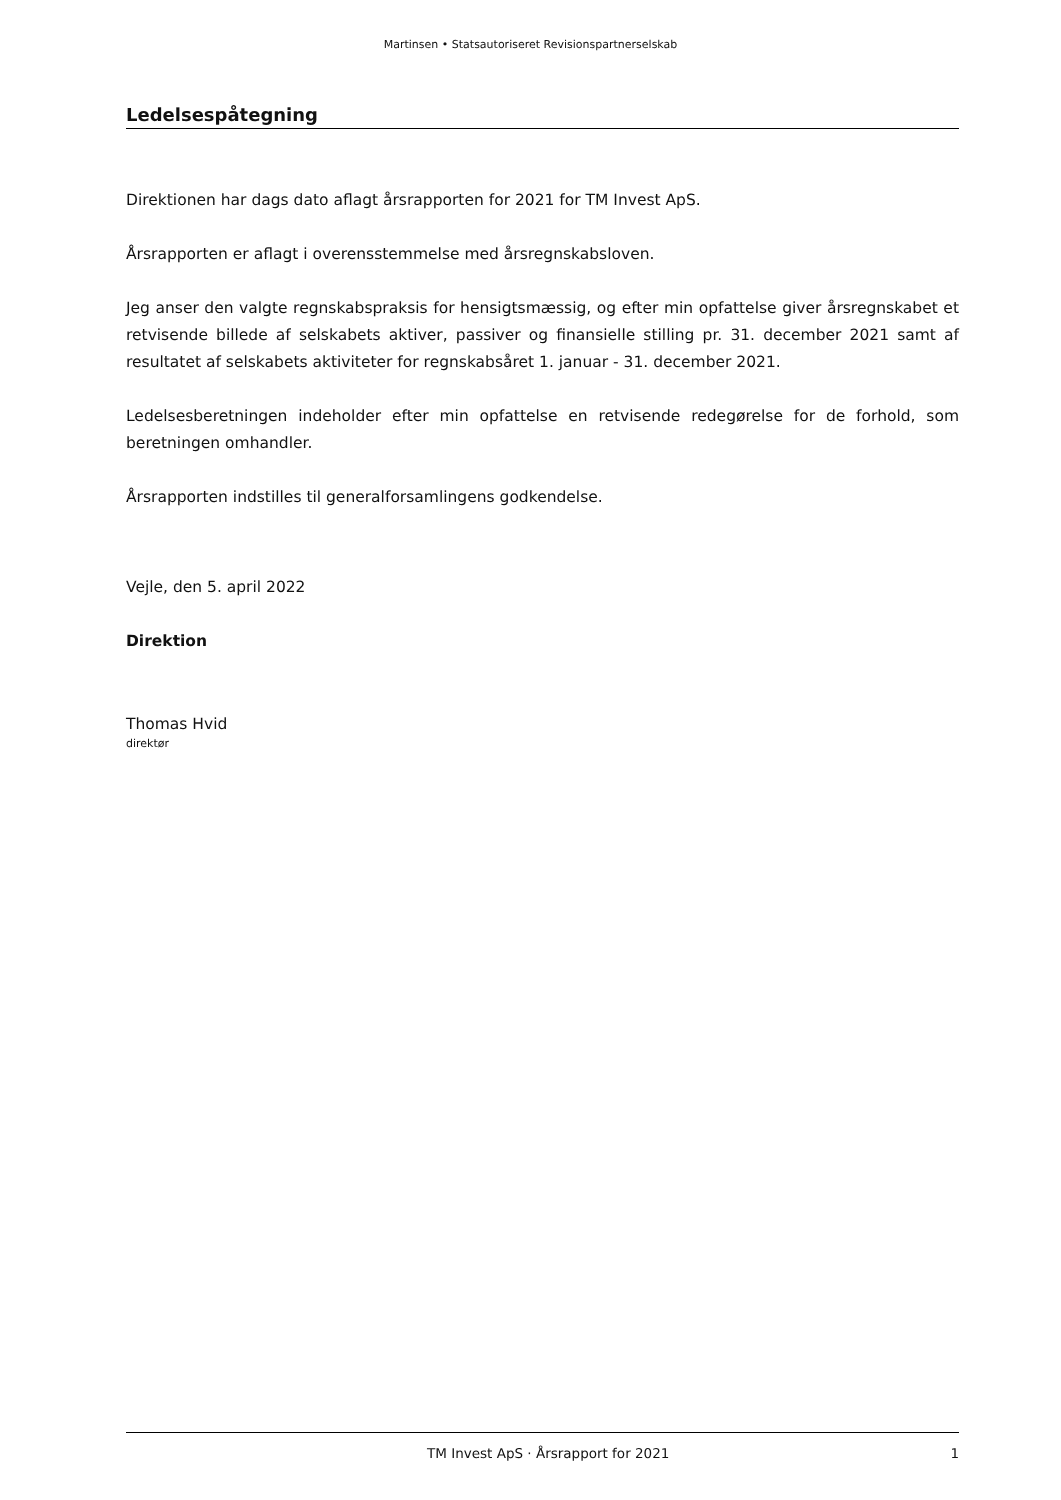Martinsen • Statsautoriseret Revisionspartnerselskab
Ledelsespåtegning
Direktionen har dags dato aflagt årsrapporten for 2021 for TM Invest ApS.
Årsrapporten er aflagt i overensstemmelse med årsregnskabsloven.
Jeg anser den valgte regnskabspraksis for hensigtsmæssig, og efter min opfattelse giver årsregnskabet et retvisende billede af selskabets aktiver, passiver og finansielle stilling pr. 31. december 2021 samt af resultatet af selskabets aktiviteter for regnskabsåret 1. januar - 31. december 2021.
Ledelsesberetningen indeholder efter min opfattelse en retvisende redegørelse for de forhold, som beretningen omhandler.
Årsrapporten indstilles til generalforsamlingens godkendelse.
Vejle, den 5. april 2022
Direktion
Thomas Hvid
direktør
TM Invest ApS · Årsrapport for 2021 1